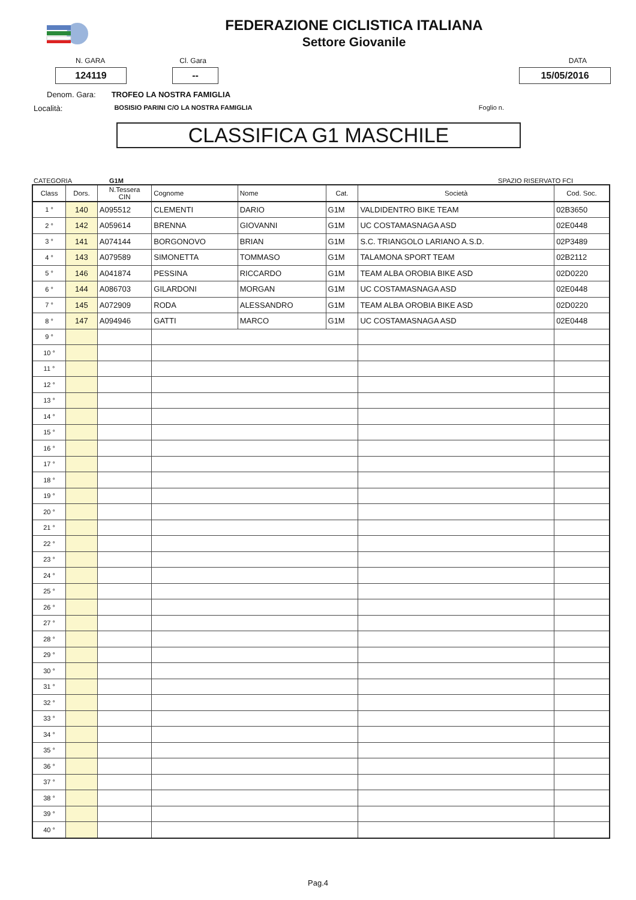FEDERAZIONE CICLISTICA ITALIANA
Settore Giovanile
N. GARA Cl. Gara DATA
124119 -- 15/05/2016
Denom. Gara: TROFEO LA NOSTRA FAMIGLIA
Località: BOSISIO PARINI C/O LA NOSTRA FAMIGLIA Foglio n.
CLASSIFICA G1 MASCHILE
CATEGORIA G1M SPAZIO RISERVATO FCI
| Class | Dors. | N.Tessera CIN | Cognome | Nome | Cat. | Società | Cod. Soc. |
| --- | --- | --- | --- | --- | --- | --- | --- |
| 1 ° | 140 | A095512 | CLEMENTI | DARIO | G1M | VALDIDENTRO BIKE TEAM | 02B3650 |
| 2 ° | 142 | A059614 | BRENNA | GIOVANNI | G1M | UC COSTAMASNAGA ASD | 02E0448 |
| 3 ° | 141 | A074144 | BORGONOVO | BRIAN | G1M | S.C. TRIANGOLO LARIANO A.S.D. | 02P3489 |
| 4 ° | 143 | A079589 | SIMONETTA | TOMMASO | G1M | TALAMONA SPORT TEAM | 02B2112 |
| 5 ° | 146 | A041874 | PESSINA | RICCARDO | G1M | TEAM ALBA OROBIA BIKE ASD | 02D0220 |
| 6 ° | 144 | A086703 | GILARDONI | MORGAN | G1M | UC COSTAMASNAGA ASD | 02E0448 |
| 7 ° | 145 | A072909 | RODA | ALESSANDRO | G1M | TEAM ALBA OROBIA BIKE ASD | 02D0220 |
| 8 ° | 147 | A094946 | GATTI | MARCO | G1M | UC COSTAMASNAGA ASD | 02E0448 |
| 9 ° | | | | | | | |
| 10 ° | | | | | | | |
| 11 ° | | | | | | | |
| 12 ° | | | | | | | |
| 13 ° | | | | | | | |
| 14 ° | | | | | | | |
| 15 ° | | | | | | | |
| 16 ° | | | | | | | |
| 17 ° | | | | | | | |
| 18 ° | | | | | | | |
| 19 ° | | | | | | | |
| 20 ° | | | | | | | |
| 21 ° | | | | | | | |
| 22 ° | | | | | | | |
| 23 ° | | | | | | | |
| 24 ° | | | | | | | |
| 25 ° | | | | | | | |
| 26 ° | | | | | | | |
| 27 ° | | | | | | | |
| 28 ° | | | | | | | |
| 29 ° | | | | | | | |
| 30 ° | | | | | | | |
| 31 ° | | | | | | | |
| 32 ° | | | | | | | |
| 33 ° | | | | | | | |
| 34 ° | | | | | | | |
| 35 ° | | | | | | | |
| 36 ° | | | | | | | |
| 37 ° | | | | | | | |
| 38 ° | | | | | | | |
| 39 ° | | | | | | | |
| 40 ° | | | | | | | |
Pag.4